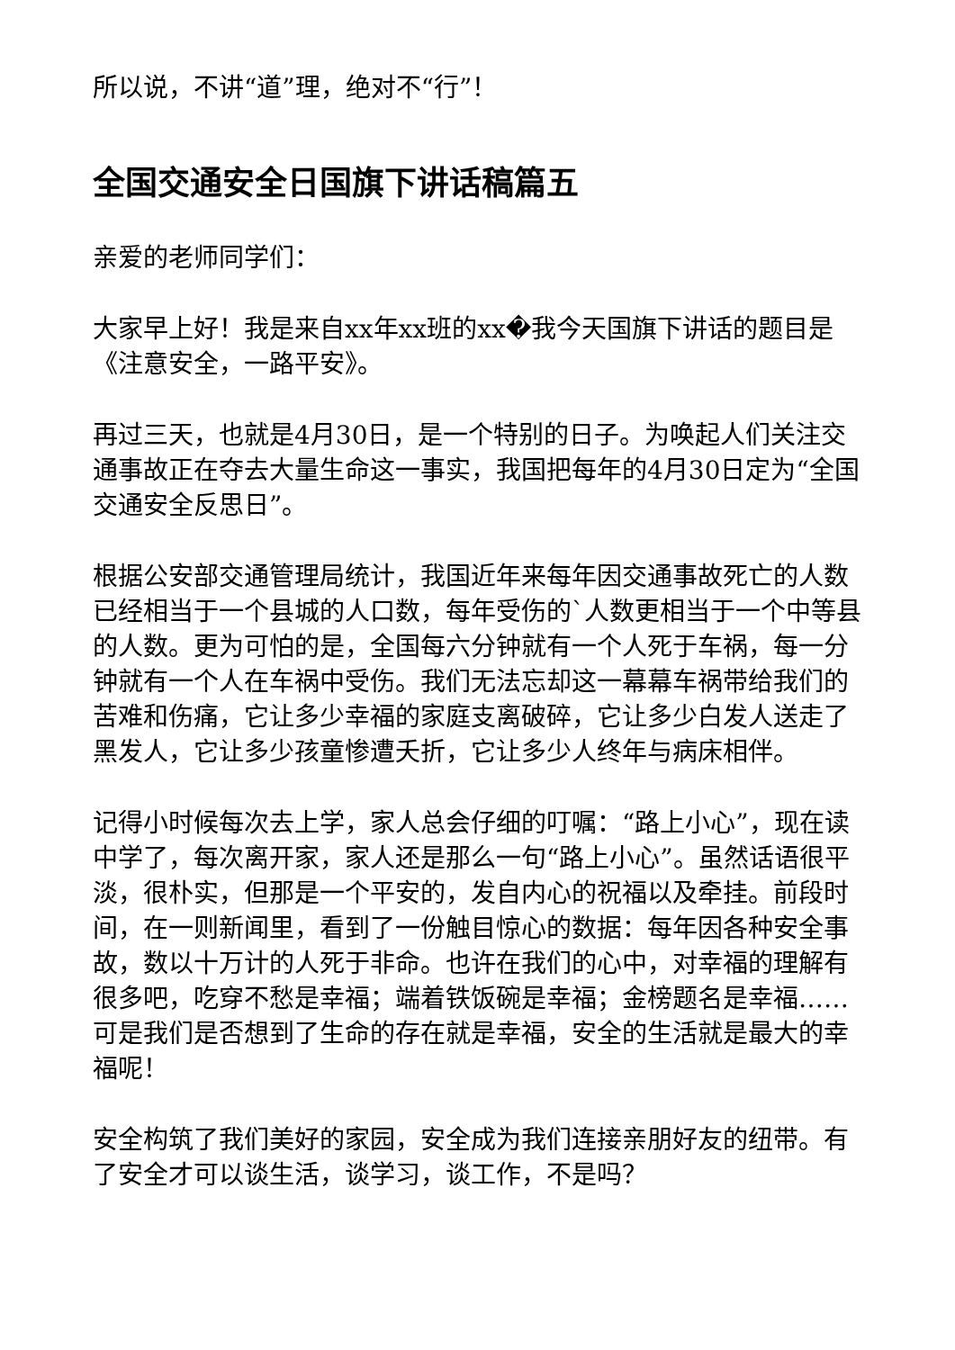所以说，不讲“道”理，绝对不“行”！
全国交通安全日国旗下讲话稿篇五
亲爱的老师同学们：
大家早上好！我是来自xx年xx班的xx�我今天国旗下讲话的题目是《注意安全，一路平安》。
再过三天，也就是4月30日，是一个特别的日子。为唤起人们关注交通事故正在夺去大量生命这一事实，我国把每年的4月30日定为“全国交通安全反思日”。
根据公安部交通管理局统计，我国近年来每年因交通事故死亡的人数已经相当于一个县城的人口数，每年受伤的`人数更相当于一个中等县的人数。更为可怕的是，全国每六分钟就有一个人死于车祸，每一分钟就有一个人在车祸中受伤。我们无法忘却这一幕幕车祸带给我们的苦难和伤痛，它让多少幸福的家庭支离破碎，它让多少白发人送走了黑发人，它让多少孩童惨遭夭折，它让多少人终年与病床相伴。
记得小时候每次去上学，家人总会仔细的叮嘱：“路上小心”，现在读中学了，每次离开家，家人还是那么一句“路上小心”。虽然话语很平淡，很朴实，但那是一个平安的，发自内心的祝福以及牵挂。前段时间，在一则新闻里，看到了一份触目惊心的数据：每年因各种安全事故，数以十万计的人死于非命。也许在我们的心中，对幸福的理解有很多吧，吃穿不愁是幸福；端着铁饭碗是幸福；金榜题名是幸福……可是我们是否想到了生命的存在就是幸福，安全的生活就是最大的幸福呢！
安全构筑了我们美好的家园，安全成为我们连接亲朋好友的纽带。有了安全才可以谈生活，谈学习，谈工作，不是吗？